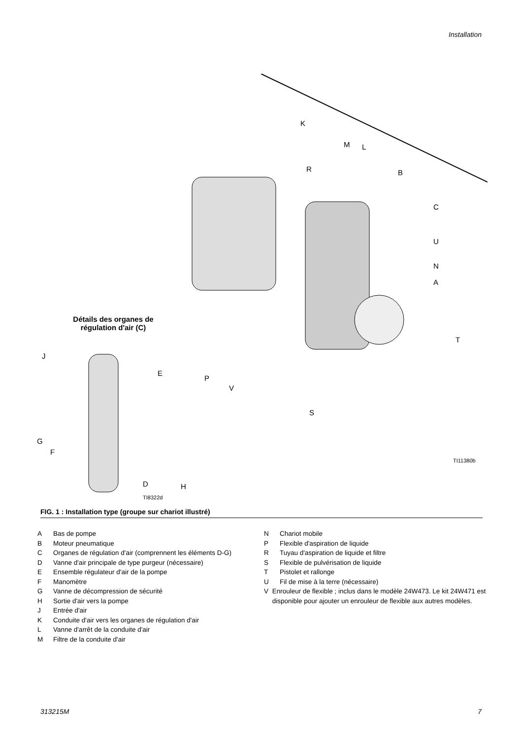Installation
K
M L
R B
C
U
N
A
T
P
V
S
TI11380b
Détails des organes de régulation d'air (C)
J
E
G
F
D H
TI8322d
FIG. 1 : Installation type (groupe sur chariot illustré)
A Bas de pompe
B Moteur pneumatique
C Organes de régulation d'air (comprennent les éléments D-G)
D Vanne d'air principale de type purgeur (nécessaire)
E Ensemble régulateur d'air de la pompe
F Manomètre
G Vanne de décompression de sécurité
H Sortie d'air vers la pompe
J Entrée d'air
K Conduite d'air vers les organes de régulation d'air
L Vanne d'arrêt de la conduite d'air
M Filtre de la conduite d'air
N Chariot mobile
P Flexible d'aspiration de liquide
R Tuyau d'aspiration de liquide et filtre
S Flexible de pulvérisation de liquide
T Pistolet et rallonge
U Fil de mise à la terre (nécessaire)
V Enrouleur de flexible ; inclus dans le modèle 24W473. Le kit 24W471 est disponible pour ajouter un enrouleur de flexible aux autres modèles.
313215M 7